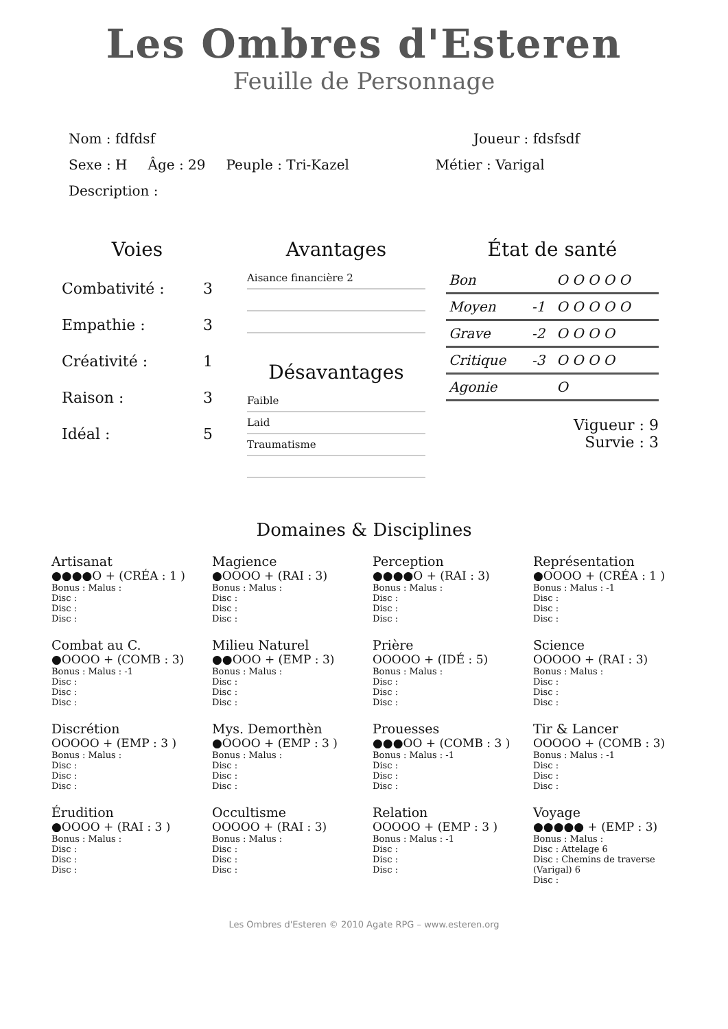Les Ombres d'Esteren
Feuille de Personnage
Nom : fdfdsf Joueur : fdsfsdf
Sexe : H Âge : 29 Peuple : Tri-Kazel Métier : Varigal
Description :
Voies
Combativité : 3
Empathie : 3
Créativité : 1
Raison : 3
Idéal : 5
Avantages
Aisance financière 2
Désavantages
Faible
Laid
Traumatisme
État de santé
| Bon | | O O O O O |
| Moyen | -1 | O O O O O |
| Grave | -2 | O O O O |
| Critique | -3 | O O O O |
| Agonie | | O |
Vigueur : 9
Survie : 3
Domaines & Disciplines
Artisanat
●●●●O + (CRÉA : 1 )
Bonus : Malus :
Disc :
Disc :
Disc :
Magience
●OOOO + (RAI : 3)
Bonus : Malus :
Disc :
Disc :
Disc :
Perception
●●●●O + (RAI : 3)
Bonus : Malus :
Disc :
Disc :
Disc :
Représentation
●OOOO + (CRÉA : 1 )
Bonus : Malus : -1
Disc :
Disc :
Disc :
Combat au C.
●OOOO + (COMB : 3)
Bonus : Malus : -1
Disc :
Disc :
Disc :
Milieu Naturel
●●OOO + (EMP : 3)
Bonus : Malus :
Disc :
Disc :
Disc :
Prière
OOOOO + (IDÉ : 5)
Bonus : Malus :
Disc :
Disc :
Disc :
Science
OOOOO + (RAI : 3)
Bonus : Malus :
Disc :
Disc :
Disc :
Discrétion
OOOOO + (EMP : 3 )
Bonus : Malus :
Disc :
Disc :
Disc :
Mys. Demorthèn
●OOOO + (EMP : 3 )
Bonus : Malus :
Disc :
Disc :
Disc :
Prouesses
●●●OO + (COMB : 3 )
Bonus : Malus : -1
Disc :
Disc :
Disc :
Tir & Lancer
OOOOO + (COMB : 3)
Bonus : Malus : -1
Disc :
Disc :
Disc :
Érudition
●OOOO + (RAI : 3 )
Bonus : Malus :
Disc :
Disc :
Disc :
Occultisme
OOOOO + (RAI : 3)
Bonus : Malus :
Disc :
Disc :
Disc :
Relation
OOOOO + (EMP : 3 )
Bonus : Malus : -1
Disc :
Disc :
Disc :
Voyage
●●●●● + (EMP : 3)
Bonus : Malus :
Disc : Attelage 6
Disc : Chemins de traverse (Varigal) 6
Disc :
Les Ombres d'Esteren © 2010 Agate RPG – www.esteren.org